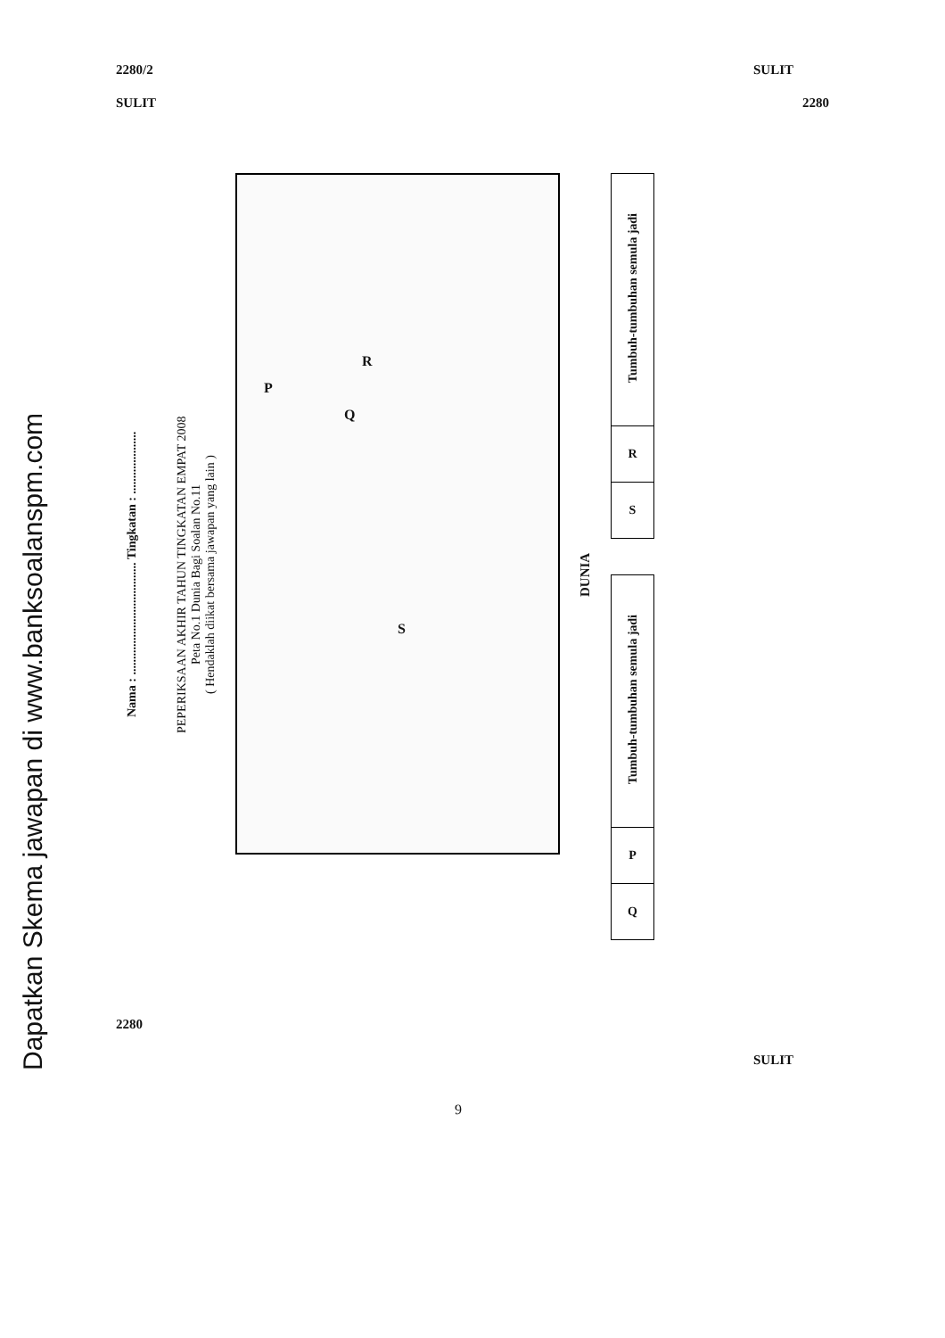2280/2 SULIT
SULIT 2280
Dapatkan Skema jawapan di www.banksoalanspm.com
Nama : .................................... Tingkatan : ....................
PEPERIKSAAN AKHIR TAHUN TINGKATAN EMPAT 2008
Peta No.1 Dunia Bagi Soalan No.11
( Hendaklah diikat bersama jawapan yang lain )
P
Q
R
S
DUNIA
| Tumbuh-tumbuhan semula jadi |
| R |
| S |
| Tumbuh-tumbuhan semula jadi |
| P |
| Q |
2280 SULIT
9